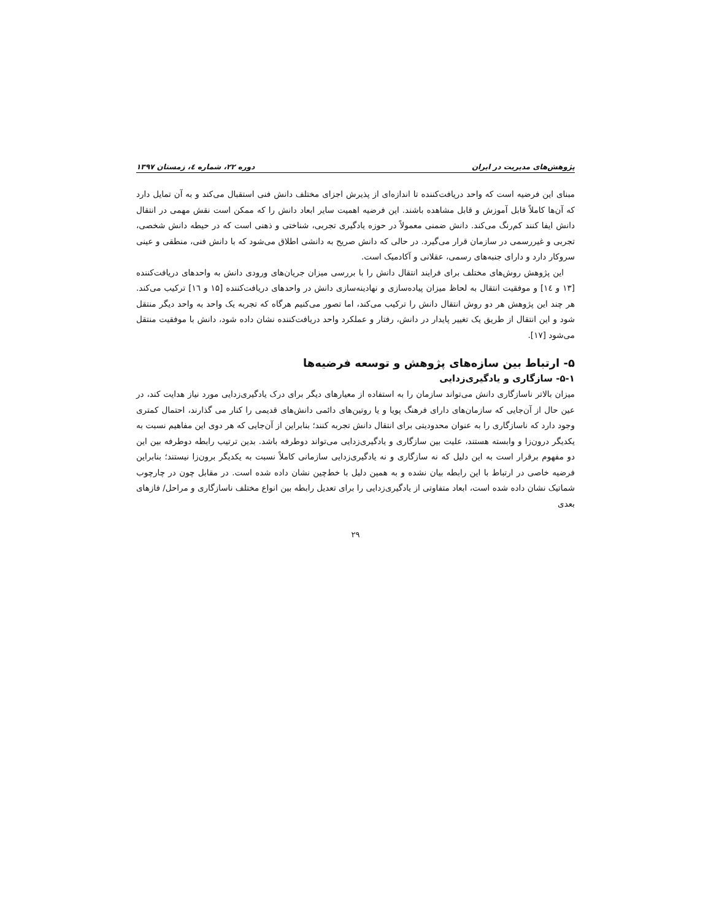پژوهش‌های مدیریت در ایران دوره ۲۲، شماره ٤، زمستان ۱۳۹۷
مبنای این فرضیه است که واحد دریافت‌کننده تا اندازه‌ای از پذیرش اجزای مختلف دانش فنی استقبال می‌کند و به آن تمایل دارد که آن‌ها کاملاً قابل آموزش و قابل مشاهده باشند. این فرضیه اهمیت سایر ابعاد دانش را که ممکن است نقش مهمی در انتقال دانش ایفا کنند کم‌رنگ می‌کند. دانش ضمنی معمولاً در حوزه یادگیری تجربی، شناختی و ذهنی است که در حیطه دانش شخصی، تجربی و غیررسمی در سازمان قرار می‌گیرد. در حالی که دانش صریح به دانشی اطلاق می‌شود که با دانش فنی، منطقی و عینی سروکار دارد و دارای جنبه‌های رسمی، عقلانی و آکادمیک است.
این پژوهش روش‌های مختلف برای فرایند انتقال دانش را با بررسی میزان جریان‌های ورودی دانش به واحدهای دریافت‌کننده [۱۳ و ١٤] و موفقیت انتقال به لحاظ میزان پیاده‌سازی و نهادینه‌سازی دانش در واحدهای دریافت‌کننده [۱۵ و ١٦] ترکیب می‌کند. هر چند این پژوهش هر دو روش انتقال دانش را ترکیب می‌کند، اما تصور می‌کنیم هرگاه که تجربه یک واحد به واحد دیگر منتقل شود و این انتقال از طریق یک تغییر پایدار در دانش، رفتار و عملکرد واحد دریافت‌کننده نشان داده شود، دانش با موفقیت منتقل می‌شود [۱۷].
۵- ارتباط بین سازه‌های پژوهش و توسعه فرضیه‌ها
۵-۱- سازگاری و یادگیری‌زدایی
میزان بالاتر ناسازگاری دانش می‌تواند سازمان را به استفاده از معیارهای دیگر برای درک یادگیری‌زدایی مورد نیاز هدایت کند، در عین حال از آن‌جایی که سازمان‌های دارای فرهنگ پویا و یا روتین‌های دائمی دانش‌های قدیمی را کنار می گذارند، احتمال کمتری وجود دارد که ناسازگاری را به عنوان محدودیتی برای انتقال دانش تجربه کنند؛ بنابراین از آن‌جایی که هر دوی این مفاهیم نسبت به یکدیگر درون‌زا و وابسته هستند، علیت بین سازگاری و یادگیری‌زدایی می‌تواند دوطرفه باشد. بدین ترتیب رابطه دوطرفه بین این دو مفهوم برقرار است به این دلیل که نه سازگاری و نه یادگیری‌زدایی سازمانی کاملاً نسبت به یکدیگر برون‌زا نیستند؛ بنابراین فرضیه خاصی در ارتباط با این رابطه بیان نشده و به همین دلیل با خط‌چین نشان داده شده است. در مقابل چون در چارچوب شماتیک نشان داده شده است، ابعاد متفاوتی از یادگیری‌زدایی را برای تعدیل رابطه بین انواع مختلف ناسازگاری و مراحل/ فازهای بعدی
۲۹